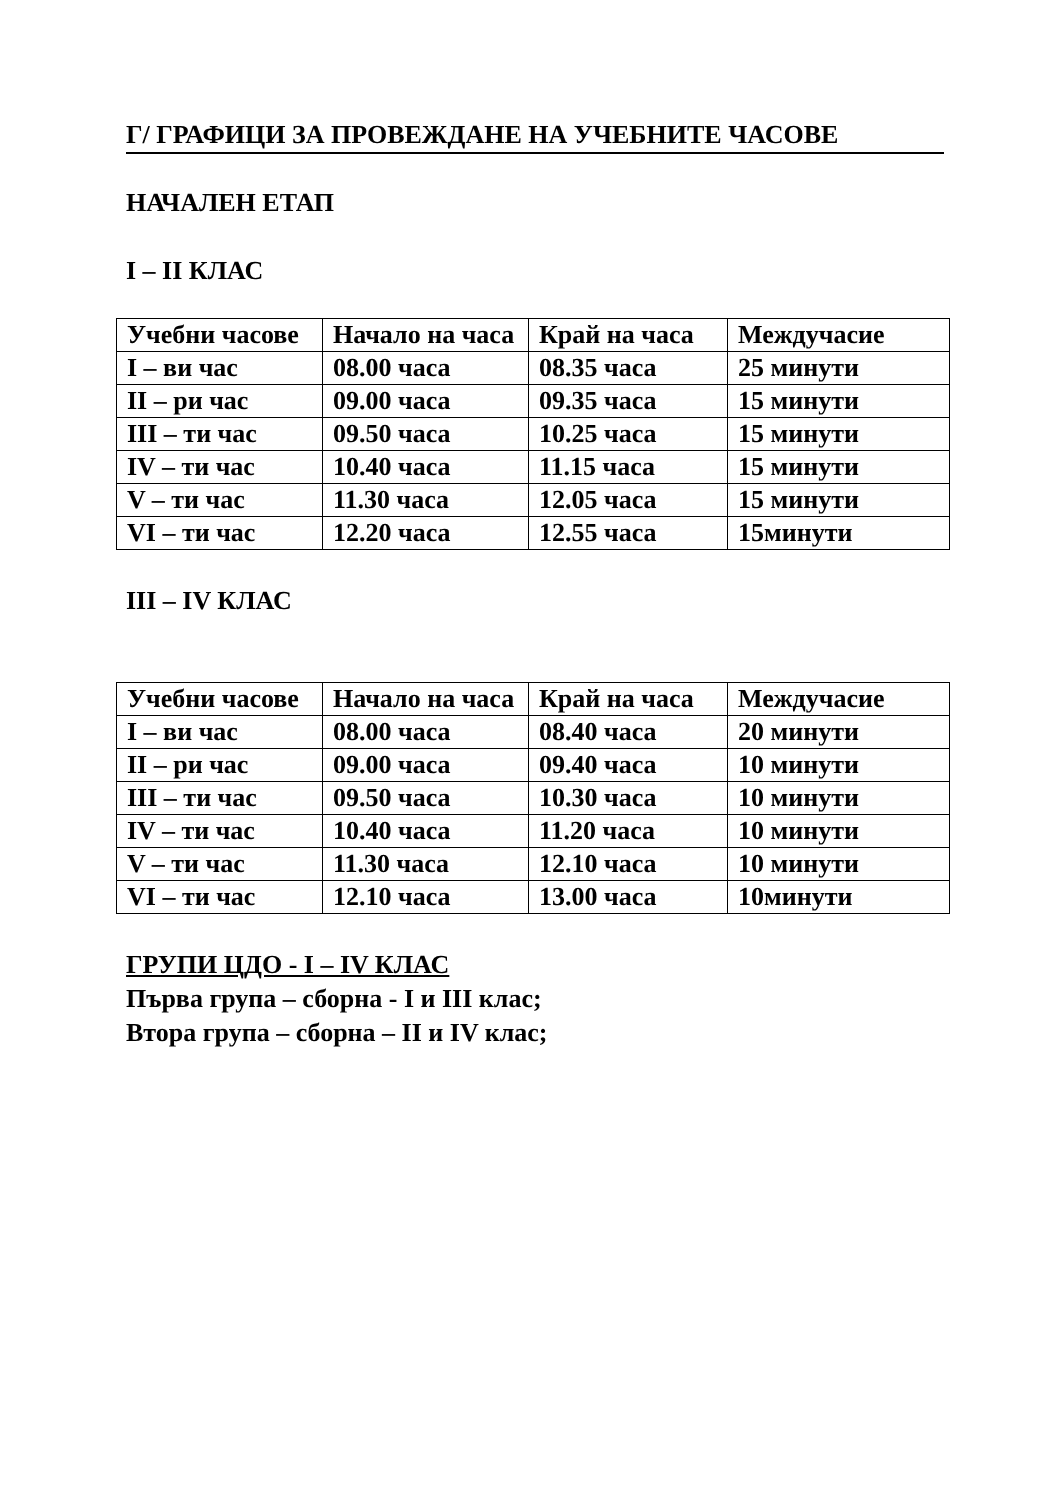Г/ ГРАФИЦИ ЗА ПРОВЕЖДАНЕ НА УЧЕБНИТЕ ЧАСОВЕ
НАЧАЛЕН ЕТАП
I – II КЛАС
| Учебни часове | Начало на часа | Край на часа | Междучасие |
| I – ви час | 08.00 часа | 08.35 часа | 25 минути |
| II – ри час | 09.00 часа | 09.35 часа | 15 минути |
| III – ти час | 09.50 часа | 10.25 часа | 15 минути |
| IV – ти час | 10.40 часа | 11.15 часа | 15 минути |
| V – ти час | 11.30 часа | 12.05 часа | 15 минути |
| VI – ти час | 12.20 часа | 12.55 часа | 15минути |
III – IV КЛАС
| Учебни часове | Начало на часа | Край на часа | Междучасие |
| I – ви час | 08.00 часа | 08.40 часа | 20 минути |
| II – ри час | 09.00 часа | 09.40 часа | 10 минути |
| III – ти час | 09.50 часа | 10.30 часа | 10 минути |
| IV – ти час | 10.40 часа | 11.20 часа | 10 минути |
| V – ти час | 11.30 часа | 12.10 часа | 10 минути |
| VI – ти час | 12.10 часа | 13.00 часа | 10минути |
ГРУПИ ЦДО - I – IV КЛАС
Първа група – сборна - I и III клас;
Втора група – сборна – II и IV клас;